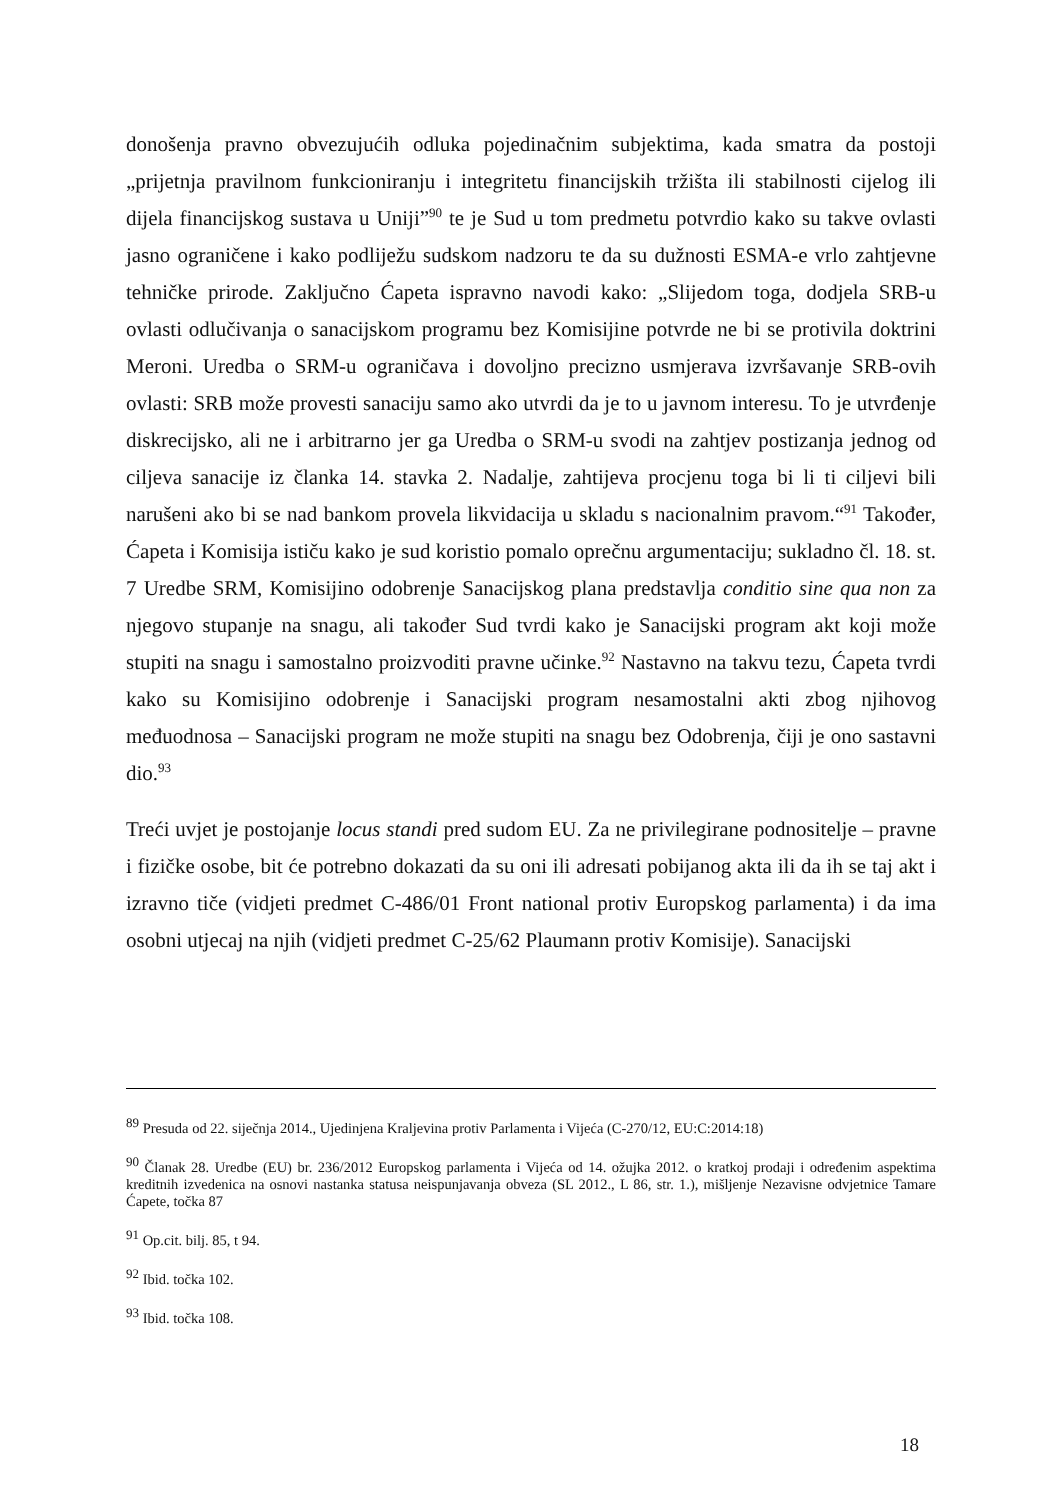donošenja pravno obvezujućih odluka pojedinačnim subjektima, kada smatra da postoji „prijetnja pravilnom funkcioniranju i integritetu financijskih tržišta ili stabilnosti cijelog ili dijela financijskog sustava u Uniji”<sup>90</sup> te je Sud u tom predmetu potvrdio kako su takve ovlasti jasno ograničene i kako podliježu sudskom nadzoru te da su dužnosti ESMA-e vrlo zahtjevne tehničke prirode. Zaključno Ćapeta ispravno navodi kako: „Slijedom toga, dodjela SRB-u ovlasti odlučivanja o sanacijskom programu bez Komisijine potvrde ne bi se protivila doktrini Meroni. Uredba o SRM-u ograničava i dovoljno precizno usmjerava izvršavanje SRB-ovih ovlasti: SRB može provesti sanaciju samo ako utvrdi da je to u javnom interesu. To je utvrđenje diskrecijsko, ali ne i arbitrarno jer ga Uredba o SRM-u svodi na zahtjev postizanja jednog od ciljeva sanacije iz članka 14. stavka 2. Nadalje, zahtijeva procjenu toga bi li ti ciljevi bili narušeni ako bi se nad bankom provela likvidacija u skladu s nacionalnim pravom.“<sup>91</sup> Također, Ćapeta i Komisija ističu kako je sud koristio pomalo oprečnu argumentaciju; sukladno čl. 18. st. 7 Uredbe SRM, Komisijino odobrenje Sanacijskog plana predstavlja conditio sine qua non za njegovo stupanje na snagu, ali također Sud tvrdi kako je Sanacijski program akt koji može stupiti na snagu i samostalno proizvoditi pravne učinke.<sup>92</sup> Nastavno na takvu tezu, Ćapeta tvrdi kako su Komisijino odobrenje i Sanacijski program nesamostalni akti zbog njihovog međuodnosa – Sanacijski program ne može stupiti na snagu bez Odobrenja, čiji je ono sastavni dio.<sup>93</sup>
Treći uvjet je postojanje locus standi pred sudom EU. Za ne privilegirane podnositelje – pravne i fizičke osobe, bit će potrebno dokazati da su oni ili adresati pobijanog akta ili da ih se taj akt i izravno tiče (vidjeti predmet C-486/01 Front national protiv Europskog parlamenta) i da ima osobni utjecaj na njih (vidjeti predmet C-25/62 Plaumann protiv Komisije). Sanacijski
<sup>89</sup> Presuda od 22. siječnja 2014., Ujedinjena Kraljevina protiv Parlamenta i Vijeća (C-270/12, EU:C:2014:18)
<sup>90</sup> Članak 28. Uredbe (EU) br. 236/2012 Europskog parlamenta i Vijeća od 14. ožujka 2012. o kratkoj prodaji i određenim aspektima kreditnih izvedenica na osnovi nastanka statusa neispunjavanja obveza (SL 2012., L 86, str. 1.), mišljenje Nezavisne odvjetnice Tamare Ćapete, točka 87
<sup>91</sup> Op.cit. bilj. 85, t 94.
<sup>92</sup> Ibid. točka 102.
<sup>93</sup> Ibid. točka 108.
18